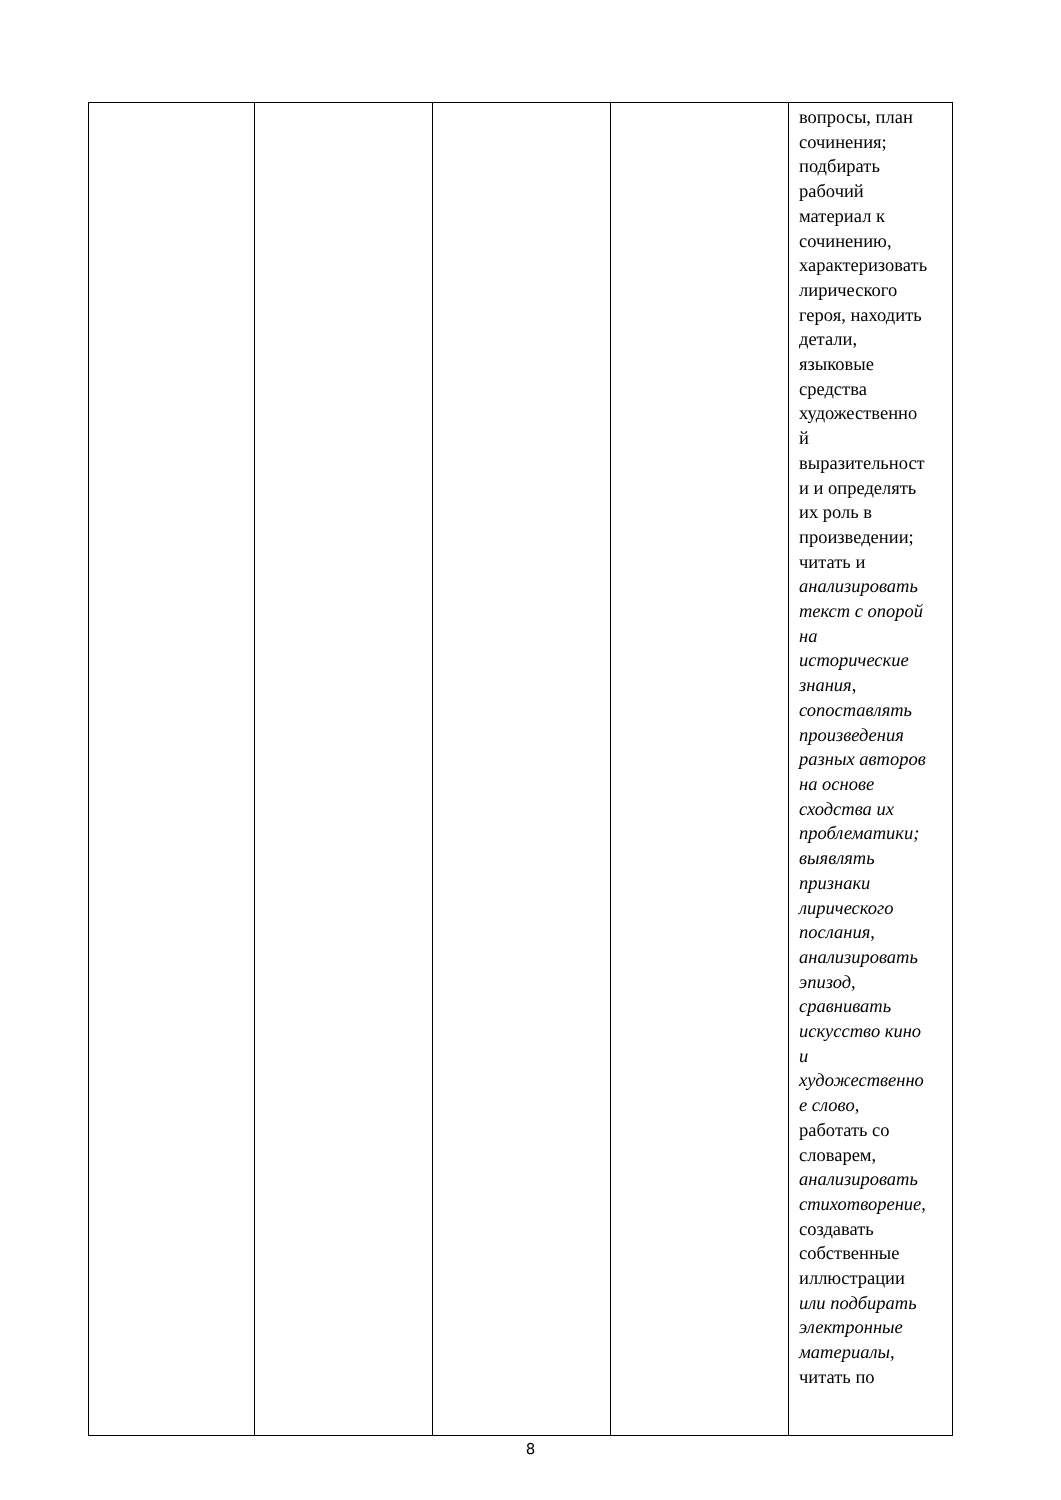| | | | | вопросы, план сочинения; подбирать рабочий материал к сочинению, характеризовать лирического героя, находить детали, языковые средства художественно й выразительност и и определять их роль в произведении; читать и анализировать текст с опорой на исторические знания , сопоставлять произведения разных авторов на основе сходства их проблематики; выявлять признаки лирического послания, анализировать эпизод, сравнивать искусство кино и художественно е слово, работать со словарем, анализировать стихотворение, создавать собственные иллюстрации или подбирать электронные материалы , читать по |
8